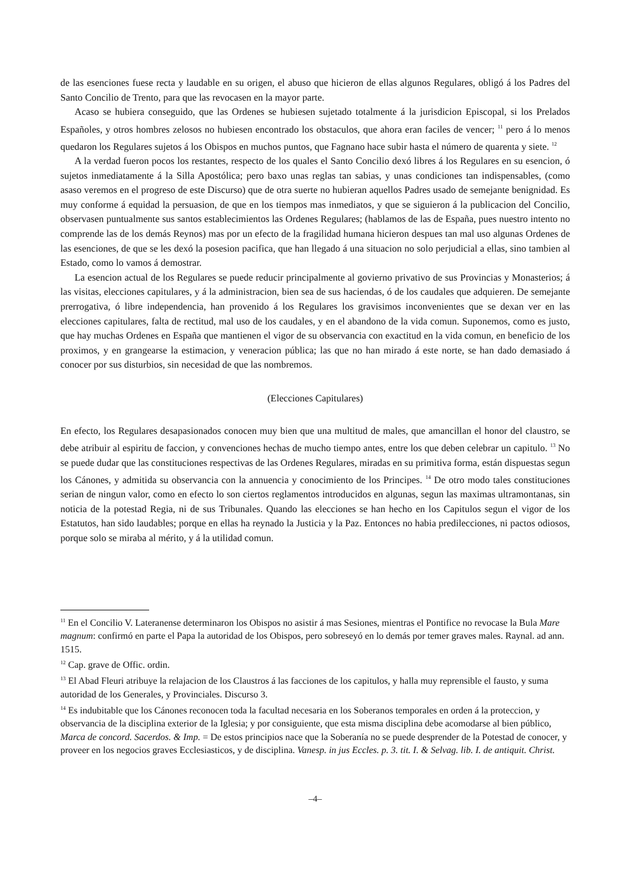de las esenciones fuese recta y laudable en su origen, el abuso que hicieron de ellas algunos Regulares, obligó á los Padres del Santo Concilio de Trento, para que las revocasen en la mayor parte.
Acaso se hubiera conseguido, que las Ordenes se hubiesen sujetado totalmente á la jurisdicion Episcopal, si los Prelados Españoles, y otros hombres zelosos no hubiesen encontrado los obstaculos, que ahora eran faciles de vencer; <sup>11</sup> pero á lo menos quedaron los Regulares sujetos á los Obispos en muchos puntos, que Fagnano hace subir hasta el número de quarenta y siete. <sup>12</sup>
A la verdad fueron pocos los restantes, respecto de los quales el Santo Concilio dexó libres á los Regulares en su esencion, ó sujetos inmediatamente á la Silla Apostólica; pero baxo unas reglas tan sabias, y unas condiciones tan indispensables, (como asaso veremos en el progreso de este Discurso) que de otra suerte no hubieran aquellos Padres usado de semejante benignidad. Es muy conforme á equidad la persuasion, de que en los tiempos mas inmediatos, y que se siguieron á la publicacion del Concilio, observasen puntualmente sus santos establecimientos las Ordenes Regulares; (hablamos de las de España, pues nuestro intento no comprende las de los demás Reynos) mas por un efecto de la fragilidad humana hicieron despues tan mal uso algunas Ordenes de las esenciones, de que se les dexó la posesion pacifica, que han llegado á una situacion no solo perjudicial a ellas, sino tambien al Estado, como lo vamos á demostrar.
La esencion actual de los Regulares se puede reducir principalmente al govierno privativo de sus Provincias y Monasterios; á las visitas, elecciones capitulares, y á la administracion, bien sea de sus haciendas, ó de los caudales que adquieren. De semejante prerrogativa, ó libre independencia, han provenido á los Regulares los gravisimos inconvenientes que se dexan ver en las elecciones capitulares, falta de rectitud, mal uso de los caudales, y en el abandono de la vida comun. Suponemos, como es justo, que hay muchas Ordenes en España que mantienen el vigor de su observancia con exactitud en la vida comun, en beneficio de los proximos, y en grangearse la estimacion, y veneracion pública; las que no han mirado á este norte, se han dado demasiado á conocer por sus disturbios, sin necesidad de que las nombremos.
(Elecciones Capitulares)
En efecto, los Regulares desapasionados conocen muy bien que una multitud de males, que amancillan el honor del claustro, se debe atribuir al espiritu de faccion, y convenciones hechas de mucho tiempo antes, entre los que deben celebrar un capitulo. <sup>13</sup> No se puede dudar que las constituciones respectivas de las Ordenes Regulares, miradas en su primitiva forma, están dispuestas segun los Cánones, y admitida su observancia con la annuencia y conocimiento de los Principes. <sup>14</sup> De otro modo tales constituciones serian de ningun valor, como en efecto lo son ciertos reglamentos introducidos en algunas, segun las maximas ultramontanas, sin noticia de la potestad Regia, ni de sus Tribunales. Quando las elecciones se han hecho en los Capitulos segun el vigor de los Estatutos, han sido laudables; porque en ellas ha reynado la Justicia y la Paz. Entonces no habia predilecciones, ni pactos odiosos, porque solo se miraba al mérito, y á la utilidad comun.
<sup>11</sup> En el Concilio V. Lateranense determinaron los Obispos no asistir á mas Sesiones, mientras el Pontifice no revocase la Bula Mare magnum: confirmó en parte el Papa la autoridad de los Obispos, pero sobreseyó en lo demás por temer graves males. Raynal. ad ann. 1515.
<sup>12</sup> Cap. grave de Offic. ordin.
<sup>13</sup> El Abad Fleuri atribuye la relajacion de los Claustros á las facciones de los capitulos, y halla muy reprensible el fausto, y suma autoridad de los Generales, y Provinciales. Discurso 3.
<sup>14</sup> Es indubitable que los Cánones reconocen toda la facultad necesaria en los Soberanos temporales en orden á la proteccion, y observancia de la disciplina exterior de la Iglesia; y por consiguiente, que esta misma disciplina debe acomodarse al bien público, Marca de concord. Sacerdos. & Imp. = De estos principios nace que la Soberanía no se puede desprender de la Potestad de conocer, y proveer en los negocios graves Ecclesiasticos, y de disciplina. Vanesp. in jus Eccles. p. 3. tit. I. & Selvag. lib. I. de antiquit. Christ.
–4–